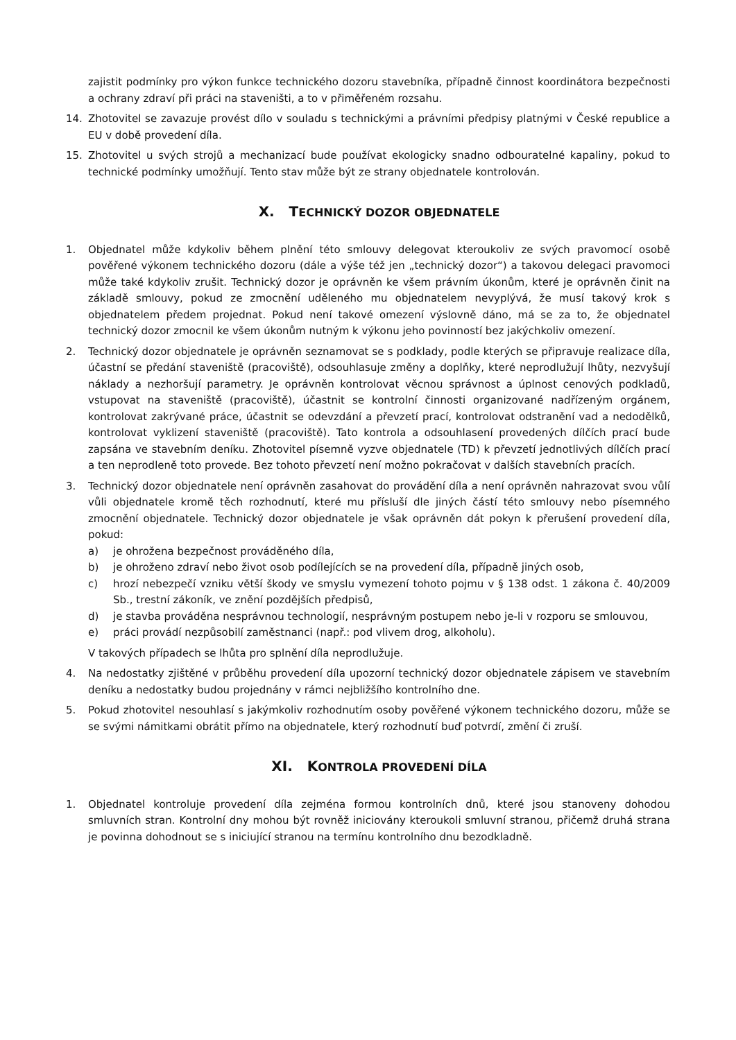zajistit podmínky pro výkon funkce technického dozoru stavebníka, případně činnost koordinátora bezpečnosti a ochrany zdraví při práci na staveništi, a to v přiměřeném rozsahu.
14. Zhotovitel se zavazuje provést dílo v souladu s technickými a právními předpisy platnými v České republice a EU v době provedení díla.
15. Zhotovitel u svých strojů a mechanizací bude používat ekologicky snadno odbouratelné kapaliny, pokud to technické podmínky umožňují. Tento stav může být ze strany objednatele kontrolován.
X. TECHNICKÝ DOZOR OBJEDNATELE
1. Objednatel může kdykoliv během plnění této smlouvy delegovat kteroukoliv ze svých pravomocí osobě pověřené výkonem technického dozoru (dále a výše též jen „technický dozor“) a takovou delegaci pravomoci může také kdykoliv zrušit. Technický dozor je oprávněn ke všem právním úkonům, které je oprávněn činit na základě smlouvy, pokud ze zmocnění uděleného mu objednatelem nevyplývá, že musí takový krok s objednatelem předem projednat. Pokud není takové omezení výslovně dáno, má se za to, že objednatel technický dozor zmocnil ke všem úkonům nutným k výkonu jeho povinností bez jakýchkoliv omezení.
2. Technický dozor objednatele je oprávněn seznamovat se s podklady, podle kterých se připravuje realizace díla, účastní se předání staveniště (pracoviště), odsouhlasuje změny a doplňky, které neprodlužují lhůty, nezvyšují náklady a nezhoršují parametry. Je oprávněn kontrolovat věcnou správnost a úplnost cenových podkladů, vstupovat na staveniště (pracoviště), účastnit se kontrolní činnosti organizované nadřízeným orgánem, kontrolovat zakrývané práce, účastnit se odevzdání a převzetí prací, kontrolovat odstranění vad a nedodělků, kontrolovat vyklizení staveniště (pracoviště). Tato kontrola a odsouhlasení provedených dílčích prací bude zapsána ve stavebním deníku. Zhotovitel písemně vyzve objednatele (TD) k převzetí jednotlivých dílčích prací a ten neprodleně toto provede. Bez tohoto převzetí není možno pokračovat v dalších stavebních pracích.
3. Technický dozor objednatele není oprávněn zasahovat do provádění díla a není oprávněn nahrazovat svou vůlí vůli objednatele kromě těch rozhodnutí, které mu přísluší dle jiných částí této smlouvy nebo písemného zmocnění objednatele. Technický dozor objednatele je však oprávněn dát pokyn k přerušení provedení díla, pokud:
a) je ohrožena bezpečnost prováděného díla,
b) je ohroženo zdraví nebo život osob podílejících se na provedení díla, případně jiných osob,
c) hrozí nebezpečí vzniku větší škody ve smyslu vymezení tohoto pojmu v § 138 odst. 1 zákona č. 40/2009 Sb., trestní zákoník, ve znění pozdějších předpisů,
d) je stavba prováděna nesprávnou technologií, nesprávným postupem nebo je-li v rozporu se smlouvou,
e) práci provádí nezpůsobilí zaměstnanci (např.: pod vlivem drog, alkoholu).
V takových případech se lhůta pro splnění díla neprodlužuje.
4. Na nedostatky zjištěné v průběhu provedení díla upozorní technický dozor objednatele zápisem ve stavebním deníku a nedostatky budou projednány v rámci nejbližšího kontrolního dne.
5. Pokud zhotovitel nesouhlasí s jakýmkoliv rozhodnutím osoby pověřené výkonem technického dozoru, může se se svými námitkami obrátit přímo na objednatele, který rozhodnutí buď potvrdí, změní či zruší.
XI. KONTROLA PROVEDENÍ DÍLA
1. Objednatel kontroluje provedení díla zejména formou kontrolních dnů, které jsou stanoveny dohodou smluvních stran. Kontrolní dny mohou být rovněž iniciovány kteroukoli smluvní stranou, přičemž druhá strana je povinna dohodnout se s iniciující stranou na termínu kontrolního dnu bezodkladně.